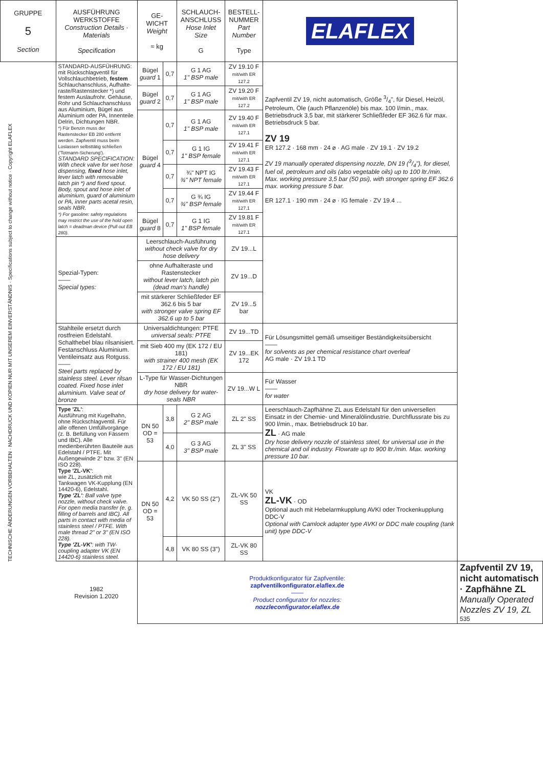| GRUPPE 5 Section | AUSFÜHRUNG WERKSTOFFE Construction Details · Materials Specification | GE- WICHT Weight ≈ kg | | SCHLAUCH- ANSCHLUSS Hose Inlet Size G | BESTELL- NUMMER Part Number Type | ELAFLEX | |
| --- | --- | --- | --- | --- | --- | --- | --- |
| TECHNISCHE ÄNDERUNGEN VORBEHALTEN · NACHDRUCK UND KOPIEN NUR MIT UNSEREM EINVERSTÄNDNIS · Specifications subject to change without notice · Copyright ELAFLEX | STANDARD-AUSFÜHRUNG: mit Rückschlagventil für Vollschlauchbetrieb, festem Schlauchanschluss, Aufhalte-raste/Rastenstecker *) und festem Auslaufrohr. Gehäuse, Rohr und Schlauchanschluss aus Aluminium, Bügel aus Aluminium oder PA, Innenteile Delrin, Dichtungen NBR. *) Für Benzin muss der Rastenstecker EB 280 entfernt werden. Zapfventil muss beim Loslassen selbsttätig schließen ('Totmann-Sicherung'). STANDARD SPECIFICATION: With check valve for wet hose dispensing, fixed hose inlet, lever latch with removable latch pin *) and fixed spout. Body, spout and hose inlet of aluminium, guard of aluminium or PA, inner parts acetal resin, seals NBR. *) For gasoline: safety regulations may restrict the use of the hold open latch = deadman device (Pull out EB 280). | Bügel guard 1 | 0,7 | G 1 AG 1" BSP male | ZV 19.10 F mit/with ER 127.2 | Zapfventil ZV 19, nicht automatisch, Größe 3/4", für Diesel, Heizöl, Petroleum, Öle (auch Pflanzenöle) bis max. 100 l/min., max. Betriebsdruck 3,5 bar, mit stärkerer Schließfeder EF 362.6 für max. Betriebsdruck 5 bar. ZV 19 ER 127.2 · 168 mm · 24 ⌀ · AG male · ZV 19.1 · ZV 19.2 ZV 19 manually operated dispensing nozzle, DN 19 (3/4"), for diesel, fuel oil, petroleum and oils (also vegetable oils) up to 100 ltr./min. Max. working pressure 3,5 bar (50 psi), with stronger spring EF 362.6 max. working pressure 5 bar. ER 127.1 · 190 mm · 24 ⌀ · IG female · ZV 19.4 ... | |
| | | Bügel guard 2 | 0,7 | G 1 AG 1" BSP male | ZV 19.20 F mit/with ER 127.2 | | |
| | | Bügel guard 4 | 0,7 | G 1 AG 1" BSP male | ZV 19.40 F mit/with ER 127.1 | | |
| | | | 0,7 | G 1 IG 1" BSP female | ZV 19.41 F mit/with ER 127.1 | | |
| | | | 0,7 | ¾" NPT IG ¾" NPT female | ZV 19.43 F mit/with ER 127.1 | | |
| | | | 0,7 | G ¾ IG ¾" BSP female | ZV 19.44 F mit/with ER 127.1 | | |
| | | Bügel guard 8 | 0,7 | G 1 IG 1" BSP female | ZV 19.81 F mit/with ER 127.1 | | |
| | Spezial-Typen: —— Special types: | Leerschlauch-Ausführung without check valve for dry hose delivery | | | ZV 19...L | | |
| | | ohne Aufhalteraste und Rastenstecker without lever latch, latch pin (dead man's handle) | | | ZV 19...D | | |
| | | mit stärkerer Schließfeder EF 362.6 bis 5 bar with stronger valve spring EF 362.6 up to 5 bar | | | ZV 19...5 bar | | |
| | Stahlteile ersetzt durch rostfreien Edelstahl. Schalthebel blau rilsanisiert. Festanschluss Aluminium. Ventileinsatz aus Rotguss. —— Steel parts replaced by stainless steel. Lever rilsan coated. Fixed hose inlet aluminium. Valve seat of bronze | Universaldichtungen: PTFE universal seals: PTFE | | | ZV 19...TD | Für Lösungsmittel gemäß umseitiger Beständigkeitsübersicht —— for solvents as per chemical resistance chart overleaf AG male · ZV 19.1 TD | |
| | | mit Sieb 400 my (EK 172 / EU 181) with strainer 400 mesh (EK 172 / EU 181) | | | ZV 19...EK 172 | | |
| | | L-Type für Wasser-Dichtungen NBR dry hose delivery for water-seals NBR | | | ZV 19...W L | Für Wasser —— for water | |
| | Type 'ZL' : Ausführung mit Kugelhahn, ohne Rückschlagventil. Für alle offenen Umfüllvorgänge (z. B. Befüllung von Fässern und IBC). Alle medienberührten Bauteile aus Edelstahl / PTFE. Mit Außengewinde 2" bzw. 3" (EN ISO 228). Type 'ZL-VK' : wie ZL, zusätzlich mit Tankwagen VK-Kupplung (EN 14420-6), Edelstahl. Type 'ZL' : Ball valve type nozzle, without check valve. For open media transfer (e. g. filling of barrels and IBC). All parts in contact with media of stainless steel / PTFE. With male thread 2" or 3" (EN ISO 228). Type 'ZL-VK' : with TW-coupling adapter VK (EN 14420-6) stainless steel. | DN 50 OD = 53 | 3,8 | G 2 AG 2" BSP male | ZL 2" SS | Leerschlauch-Zapfhähne ZL aus Edelstahl für den universellen Einsatz in der Chemie- und Mineralölindustrie. Durchflussrate bis zu 900 l/min., max. Betriebsdruck 10 bar. ZL · AG male Dry hose delivery nozzle of stainless steel, for universal use in the chemical and oil industry. Flowrate up to 900 ltr./min. Max. working pressure 10 bar. | |
| | | | 4,0 | G 3 AG 3" BSP male | ZL 3" SS | | |
| | | DN 50 OD = 53 | 4,2 | VK 50 SS (2") | ZL-VK 50 SS | VK ZL-VK · OD Optional auch mit Hebelarmkupplung AVKI oder Trockenkupplung DDC-V Optional with Camlock adapter type AVKI or DDC male coupling (tank unit) type DDC-V | |
| | | | 4,8 | VK 80 SS (3") | ZL-VK 80 SS | | |
| | 1982 Revision 1.2020 | Produktkonfigurator für Zapfventile: zapfventilkonfigurator.elaflex.de —— Product configurator for nozzles: nozzleconfigurator.elaflex.de | | | | | Zapfventil ZV 19, nicht automatisch · Zapfhähne ZL Manually Operated Nozzles ZV 19, ZL 535 |